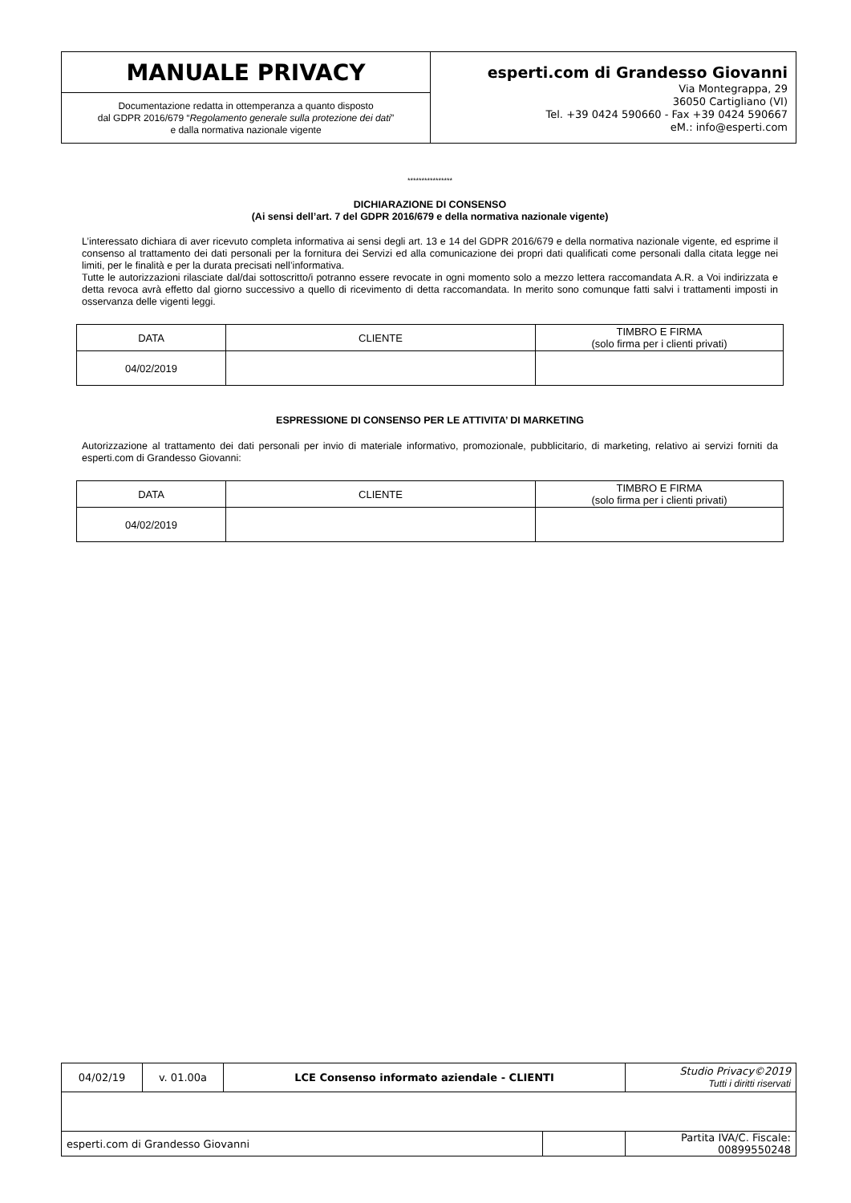| MANUALE PRIVACY | esperti.com di Grandesso Giovanni Via Montegrappa, 29 36050 Cartigliano (VI) Tel. +39 0424 590660 - Fax +39 0424 590667 eM.: info@esperti.com |
| Documentazione redatta in ottemperanza a quanto disposto dal GDPR 2016/679 “ Regolamento generale sulla protezione dei dati ” e dalla normativa nazionale vigente | |
****************
DICHIARAZIONE DI CONSENSO
(Ai sensi dell’art. 7 del GDPR 2016/679 e della normativa nazionale vigente)
L’interessato dichiara di aver ricevuto completa informativa ai sensi degli art. 13 e 14 del GDPR 2016/679 e della normativa nazionale vigente, ed esprime il consenso al trattamento dei dati personali per la fornitura dei Servizi ed alla comunicazione dei propri dati qualificati come personali dalla citata legge nei limiti, per le finalità e per la durata precisati nell’informativa.
Tutte le autorizzazioni rilasciate dal/dai sottoscritto/i potranno essere revocate in ogni momento solo a mezzo lettera raccomandata A.R. a Voi indirizzata e detta revoca avrà effetto dal giorno successivo a quello di ricevimento di detta raccomandata. In merito sono comunque fatti salvi i trattamenti imposti in osservanza delle vigenti leggi.
| DATA | CLIENTE | TIMBRO E FIRMA (solo firma per i clienti privati) |
| --- | --- | --- |
| 04/02/2019 | | |
ESPRESSIONE DI CONSENSO PER LE ATTIVITA’ DI MARKETING
Autorizzazione al trattamento dei dati personali per invio di materiale informativo, promozionale, pubblicitario, di marketing, relativo ai servizi forniti da esperti.com di Grandesso Giovanni:
| DATA | CLIENTE | TIMBRO E FIRMA (solo firma per i clienti privati) |
| --- | --- | --- |
| 04/02/2019 | | |
| 04/02/19 | v. 01.00a | LCE Consenso informato aziendale - CLIENTI | | Studio Privacy©2019 Tutti i diritti riservati |
| esperti.com di Grandesso Giovanni | | | | Partita IVA/C. Fiscale: 00899550248 |